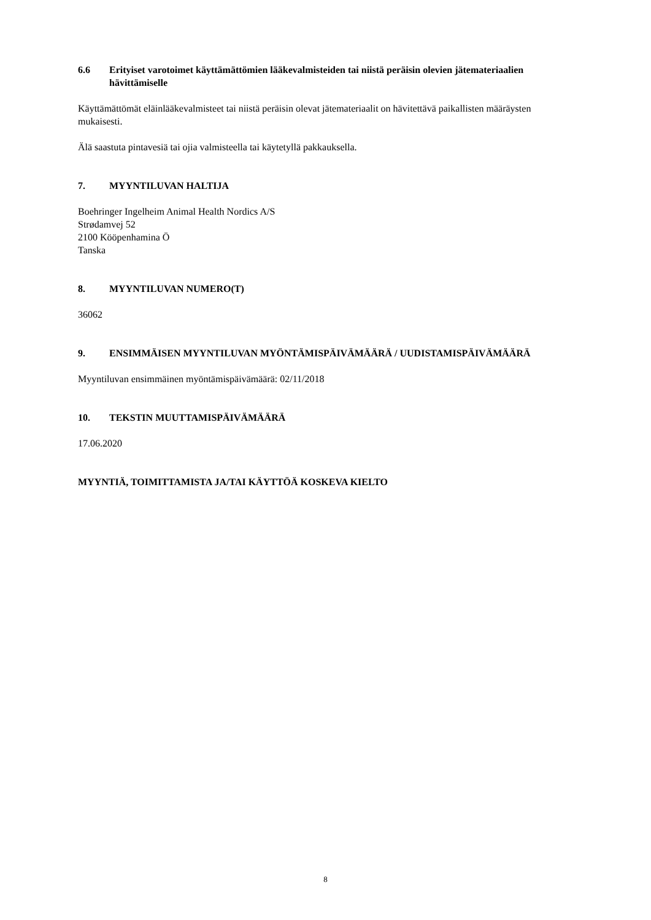6.6 Erityiset varotoimet käyttämättömien lääkevalmisteiden tai niistä peräisin olevien jätemateriaalien hävittämiselle
Käyttämättömät eläinlääkevalmisteet tai niistä peräisin olevat jätemateriaalit on hävitettävä paikallisten määräysten mukaisesti.
Älä saastuta pintavesiä tai ojia valmisteella tai käytetyllä pakkauksella.
7. MYYNTILUVAN HALTIJA
Boehringer Ingelheim Animal Health Nordics A/S
Strødamvej 52
2100 Kööpenhamina Ö
Tanska
8. MYYNTILUVAN NUMERO(T)
36062
9. ENSIMMÄISEN MYYNTILUVAN MYÖNTÄMISPÄIVÄMÄÄRÄ / UUDISTAMISPÄIVÄMÄÄRÄ
Myyntiluvan ensimmäinen myöntämispäivämäärä: 02/11/2018
10. TEKSTIN MUUTTAMISPÄIVÄMÄÄRÄ
17.06.2020
MYYNTIÄ, TOIMITTAMISTA JA/TAI KÄYTTÖÄ KOSKEVA KIELTO
8